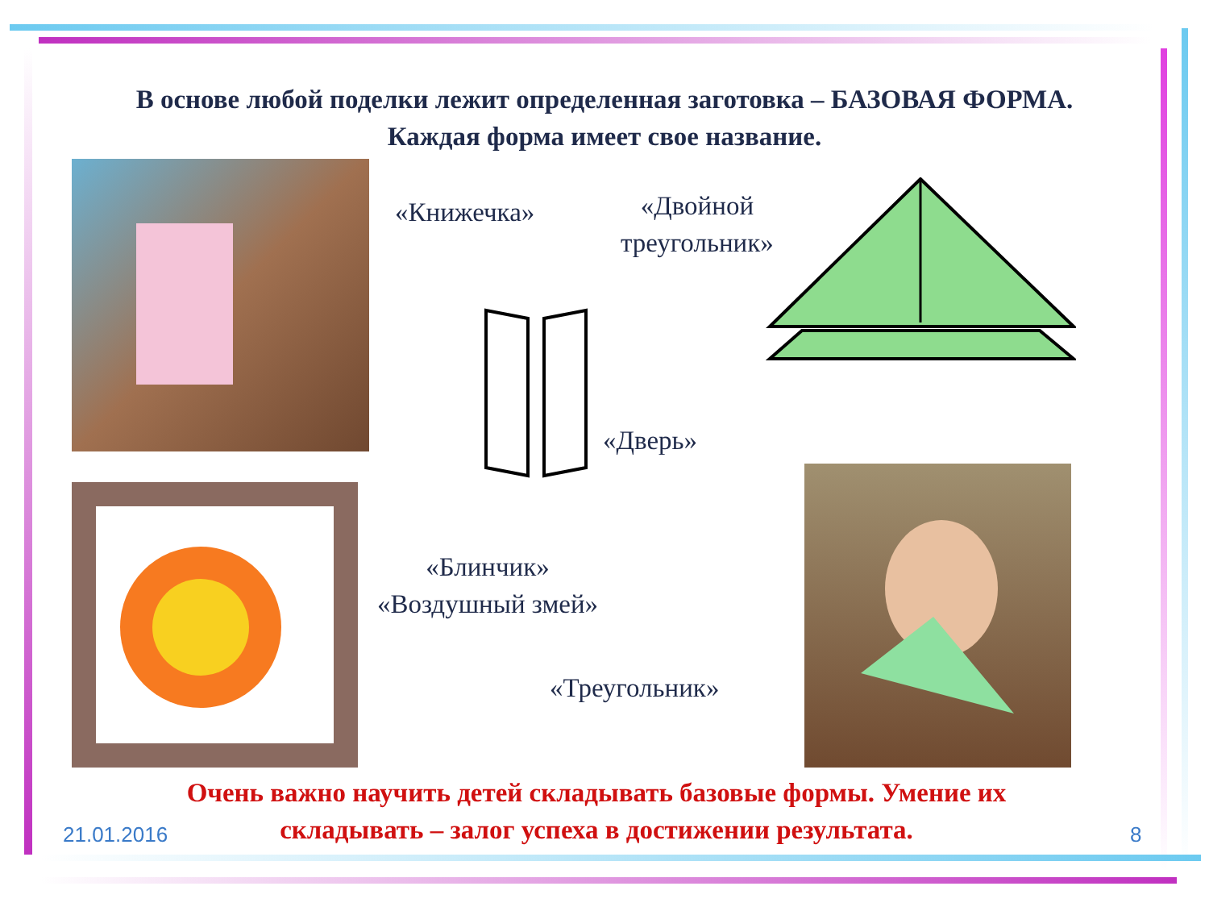В основе любой поделки лежит определенная заготовка – БАЗОВАЯ ФОРМА. Каждая форма имеет свое название.
«Книжечка»
«Двойной
треугольник»
«Дверь»
«Блинчик»
«Воздушный змей»
«Треугольник»
Очень важно научить детей складывать базовые формы. Умение их складывать – залог успеха в достижении результата.
21.01.2016 8